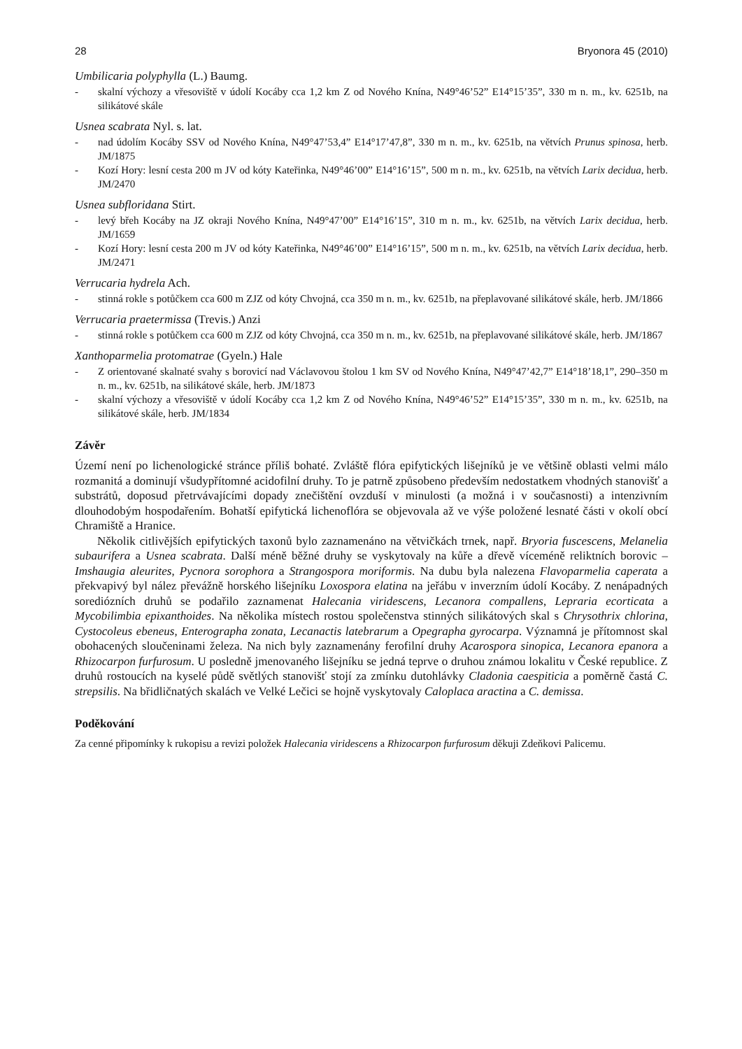28 Bryonora 45 (2010)
Umbilicaria polyphylla (L.) Baumg.
- skalní výchozy a vřesoviště v údolí Kocáby cca 1,2 km Z od Nového Knína, N49°46’52” E14°15’35”, 330 m n. m., kv. 6251b, na silikátové skále
Usnea scabrata Nyl. s. lat.
- nad údolím Kocáby SSV od Nového Knína, N49°47’53,4” E14°17’47,8”, 330 m n. m., kv. 6251b, na větvích Prunus spinosa, herb. JM/1875
- Kozí Hory: lesní cesta 200 m JV od kóty Kateřinka, N49°46’00” E14°16’15”, 500 m n. m., kv. 6251b, na větvích Larix decidua, herb. JM/2470
Usnea subfloridana Stirt.
- levý břeh Kocáby na JZ okraji Nového Knína, N49°47’00” E14°16’15”, 310 m n. m., kv. 6251b, na větvích Larix decidua, herb. JM/1659
- Kozí Hory: lesní cesta 200 m JV od kóty Kateřinka, N49°46’00” E14°16’15”, 500 m n. m., kv. 6251b, na větvích Larix decidua, herb. JM/2471
Verrucaria hydrela Ach.
- stinná rokle s potůčkem cca 600 m ZJZ od kóty Chvojná, cca 350 m n. m., kv. 6251b, na přeplavované silikátové skále, herb. JM/1866
Verrucaria praetermissa (Trevis.) Anzi
- stinná rokle s potůčkem cca 600 m ZJZ od kóty Chvojná, cca 350 m n. m., kv. 6251b, na přeplavované silikátové skále, herb. JM/1867
Xanthoparmelia protomatrae (Gyeln.) Hale
- Z orientované skalnaté svahy s borovicí nad Václavovou štolou 1 km SV od Nového Knína, N49°47’42,7” E14°18’18,1”, 290–350 m n. m., kv. 6251b, na silikátové skále, herb. JM/1873
- skalní výchozy a vřesoviště v údolí Kocáby cca 1,2 km Z od Nového Knína, N49°46’52” E14°15’35”, 330 m n. m., kv. 6251b, na silikátové skále, herb. JM/1834
Závěr
Území není po lichenologické stránce příliš bohaté. Zvláště flóra epifytických lišejníků je ve většině oblasti velmi málo rozmanitá a dominují všudypřítomné acidofilní druhy. To je patrně způsobeno především nedostatkem vhodných stanovišť a substrátů, doposud přetrvávajícími dopady znečištění ovzduší v minulosti (a možná i v současnosti) a intenzivním dlouhodobým hospodařením. Bohatší epifytická lichenoflóra se objevovala až ve výše položené lesnaté části v okolí obcí Chramiště a Hranice.
Několik citlivějších epifytických taxonů bylo zaznamenáno na větvičkách trnek, např. Bryoria fuscescens, Melanelia subaurifera a Usnea scabrata. Další méně běžné druhy se vyskytovaly na kůře a dřevě víceméně reliktních borovic – Imshaugia aleurites, Pycnora sorophora a Strangospora moriformis. Na dubu byla nalezena Flavoparmelia caperata a překvapivý byl nález převážně horského lišejníku Loxospora elatina na jeřábu v inverzním údolí Kocáby. Z nenápadných sorediózních druhů se podařilo zaznamenat Halecania viridescens, Lecanora compallens, Lepraria ecorticata a Mycobilimbia epixanthoides. Na několika místech rostou společenstva stinných silikátových skal s Chrysothrix chlorina, Cystocoleus ebeneus, Enterographa zonata, Lecanactis latebrarum a Opegrapha gyrocarpa. Významná je přítomnost skal obohacených sloučeninami železa. Na nich byly zaznamenány ferofilní druhy Acarospora sinopica, Lecanora epanora a Rhizocarpon furfurosum. U posledně jmenovaného lišejníku se jedná teprve o druhou známou lokalitu v České republice. Z druhů rostoucích na kyselé půdě světlých stanovišť stojí za zmínku dutohlávky Cladonia caespiticia a poměrně častá C. strepsilis. Na břidličnatých skalách ve Velké Lečici se hojně vyskytovaly Caloplaca aractina a C. demissa.
Poděkování
Za cenné připomínky k rukopisu a revizi položek Halecania viridescens a Rhizocarpon furfurosum děkuji Zdeňkovi Palicemu.